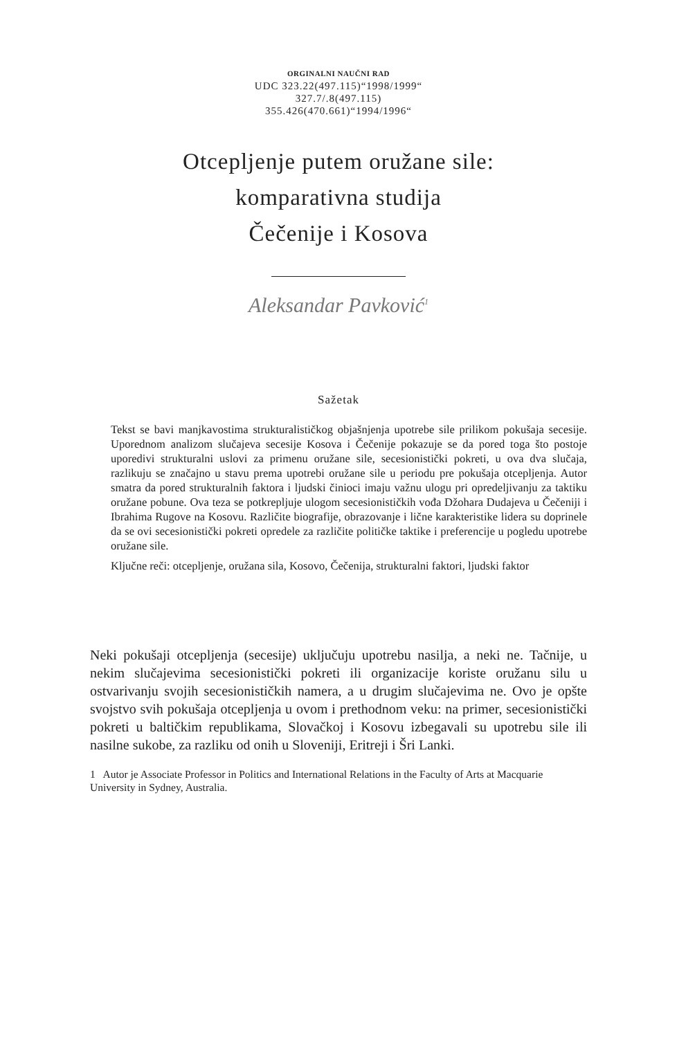ORGINALNI NAUČNI RAD
UDC 323.22(497.115)“1998/1999“
327.7/.8(497.115)
355.426(470.661)“1994/1996“
Otcepljenje putem oružane sile:
komparativna studija
Čečenije i Kosova
Aleksandar Pavković<sup>1</sup>
Sažetak
Tekst se bavi manjkavostima strukturalističkog objašnjenja upotrebe sile prilikom pokušaja secesije. Uporednom analizom slučajeva secesije Kosova i Čečenije pokazuje se da pored toga što postoje uporedivi strukturalni uslovi za primenu oružane sile, secesionistički pokreti, u ova dva slučaja, razlikuju se značajno u stavu prema upotrebi oružane sile u periodu pre pokušaja otcepljenja. Autor smatra da pored strukturalnih faktora i ljudski činioci imaju važnu ulogu pri opredeljivanju za taktiku oružane pobune. Ova teza se potkrepljuje ulogom secesionističkih vođa Džohara Dudajeva u Čečeniji i Ibrahima Rugove na Kosovu. Različite biografije, obrazovanje i lične karakteristike lidera su doprinele da se ovi secesionistički pokreti opredele za različite političke taktike i preferencije u pogledu upotrebe oružane sile.
Ključne reči: otcepljenje, oružana sila, Kosovo, Čečenija, strukturalni faktori, ljudski faktor
Neki pokušaji otcepljenja (secesije) uključuju upotrebu nasilja, a neki ne. Tačnije, u nekim slučajevima secesionistički pokreti ili organizacije koriste oružanu silu u ostvarivanju svojih secesionističkih namera, a u drugim slučajevima ne. Ovo je opšte svojstvo svih pokušaja otcepljenja u ovom i prethodnom veku: na primer, secesionistički pokreti u baltičkim republikama, Slovačkoj i Kosovu izbegavali su upotrebu sile ili nasilne sukobe, za razliku od onih u Sloveniji, Eritreji i Šri Lanki.
1 Autor je Associate Professor in Politics and International Relations in the Faculty of Arts at Macquarie University in Sydney, Australia.